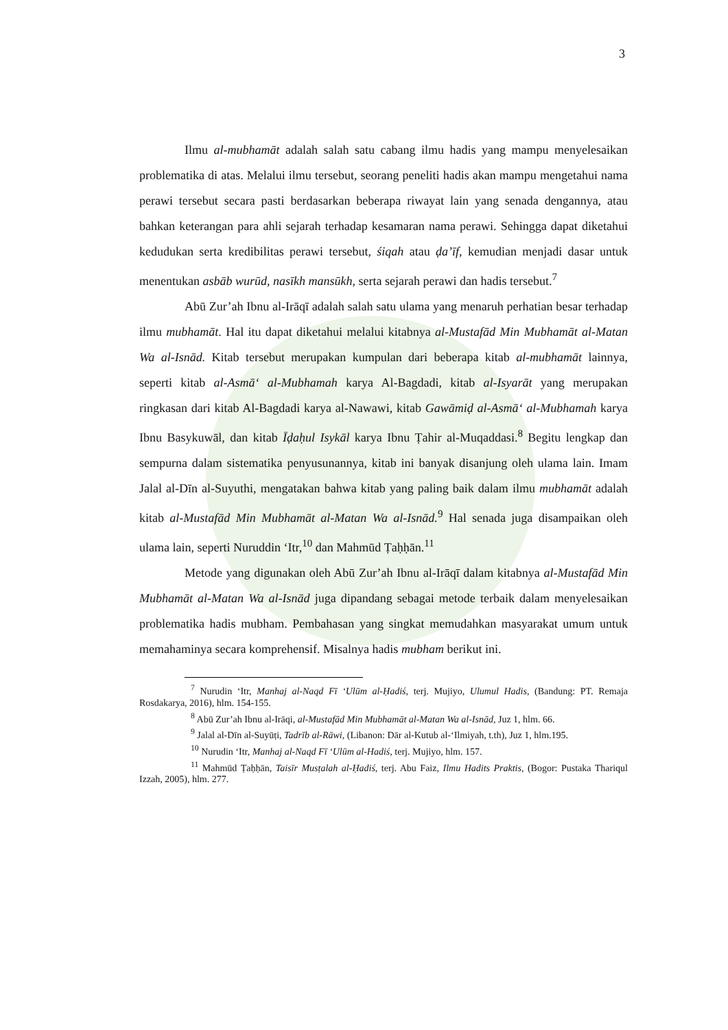3
Ilmu al-mubhamāt adalah salah satu cabang ilmu hadis yang mampu menyelesaikan problematika di atas. Melalui ilmu tersebut, seorang peneliti hadis akan mampu mengetahui nama perawi tersebut secara pasti berdasarkan beberapa riwayat lain yang senada dengannya, atau bahkan keterangan para ahli sejarah terhadap kesamaran nama perawi. Sehingga dapat diketahui kedudukan serta kredibilitas perawi tersebut, śiqah atau ḍa’īf, kemudian menjadi dasar untuk menentukan asbāb wurūd, nasīkh mansūkh, serta sejarah perawi dan hadis tersebut.<sup>7</sup>
Abū Zur’ah Ibnu al-Irāqī adalah salah satu ulama yang menaruh perhatian besar terhadap ilmu mubhamāt. Hal itu dapat diketahui melalui kitabnya al-Mustafād Min Mubhamāt al-Matan Wa al-Isnād. Kitab tersebut merupakan kumpulan dari beberapa kitab al-mubhamāt lainnya, seperti kitab al-Asmā‘ al-Mubhamah karya Al-Bagdadi, kitab al-Isyarāt yang merupakan ringkasan dari kitab Al-Bagdadi karya al-Nawawi, kitab Gawāmiḍ al-Asmā‘ al-Mubhamah karya Ibnu Basykuwāl, dan kitab Īḍaḥul Isykāl karya Ibnu Ṭahir al-Muqaddasi.<sup>8</sup> Begitu lengkap dan sempurna dalam sistematika penyusunannya, kitab ini banyak disanjung oleh ulama lain. Imam Jalal al-Dīn al-Suyuthi, mengatakan bahwa kitab yang paling baik dalam ilmu mubhamāt adalah kitab al-Mustafād Min Mubhamāt al-Matan Wa al-Isnād.<sup>9</sup> Hal senada juga disampaikan oleh ulama lain, seperti Nuruddin ‘Itr,<sup>10</sup> dan Mahmūd Ṭaḥḥān.<sup>11</sup>
Metode yang digunakan oleh Abū Zur’ah Ibnu al-Irāqī dalam kitabnya al-Mustafād Min Mubhamāt al-Matan Wa al-Isnād juga dipandang sebagai metode terbaik dalam menyelesaikan problematika hadis mubham. Pembahasan yang singkat memudahkan masyarakat umum untuk memahaminya secara komprehensif. Misalnya hadis mubham berikut ini.
<sup>7</sup> Nurudin ‘Itr, Manhaj al-Naqd Fī ‘Ulūm al-Ḥadiś, terj. Mujiyo, Ulumul Hadis, (Bandung: PT. Remaja Rosdakarya, 2016), hlm. 154-155.
<sup>8</sup> Abū Zur’ah Ibnu al-Irāqi, al-Mustafād Min Mubhamāt al-Matan Wa al-Isnād, Juz 1, hlm. 66.
<sup>9</sup> Jalal al-Dīn al-Suyūṭi, Tadrīb al-Rāwi, (Libanon: Dār al-Kutub al-‘Ilmiyah, t.th), Juz 1, hlm.195.
<sup>10</sup> Nurudin ‘Itr, Manhaj al-Naqd Fī ‘Ulūm al-Hadiś, terj. Mujiyo, hlm. 157.
<sup>11</sup> Mahmūd Ṭaḥḥān, Taisīr Musṭalah al-Ḥadiś, terj. Abu Faiz, Ilmu Hadits Praktis, (Bogor: Pustaka Thariqul Izzah, 2005), hlm. 277.